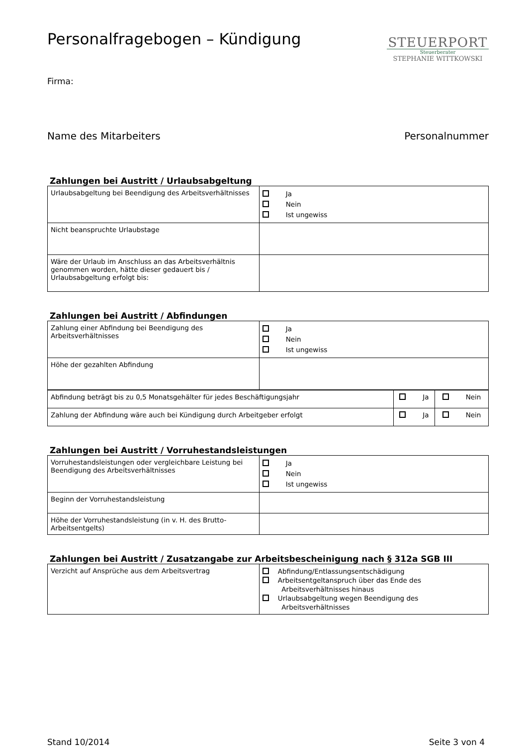Personalfragebogen – Kündigung
STEUERPORT
Steuerberater
STEPHANIE WITTKOWSKI
Firma:
Name des Mitarbeiters Personalnummer
Zahlungen bei Austritt / Urlaubsabgeltung
| Urlaubsabgeltung bei Beendigung des Arbeitsverhältnisses | Ja Nein Ist ungewiss |
| Nicht beanspruchte Urlaubstage | |
| Wäre der Urlaub im Anschluss an das Arbeitsverhältnis genommen worden, hätte dieser gedauert bis / Urlaubsabgeltung erfolgt bis: | |
Zahlungen bei Austritt / Abfindungen
| Zahlung einer Abfindung bei Beendigung des Arbeitsverhältnisses | Ja Nein Ist ungewiss |
| Höhe der gezahlten Abfindung | |
| Abfindung beträgt bis zu 0,5 Monatsgehälter für jedes Beschäftigungsjahr | Ja | Nein |
| Zahlung der Abfindung wäre auch bei Kündigung durch Arbeitgeber erfolgt | Ja | Nein |
Zahlungen bei Austritt / Vorruhestandsleistungen
| Vorruhestandsleistungen oder vergleichbare Leistung bei Beendigung des Arbeitsverhältnisses | Ja Nein Ist ungewiss |
| Beginn der Vorruhestandsleistung | |
| Höhe der Vorruhestandsleistung (in v. H. des Brutto-Arbeitsentgelts) | |
Zahlungen bei Austritt / Zusatzangabe zur Arbeitsbescheinigung nach § 312a SGB III
| Verzicht auf Ansprüche aus dem Arbeitsvertrag | Abfindung/Entlassungsentschädigung Arbeitsentgeltanspruch über das Ende des Arbeitsverhältnisses hinaus Urlaubsabgeltung wegen Beendigung des Arbeitsverhältnisses |
Stand 10/2014 Seite 3 von 4